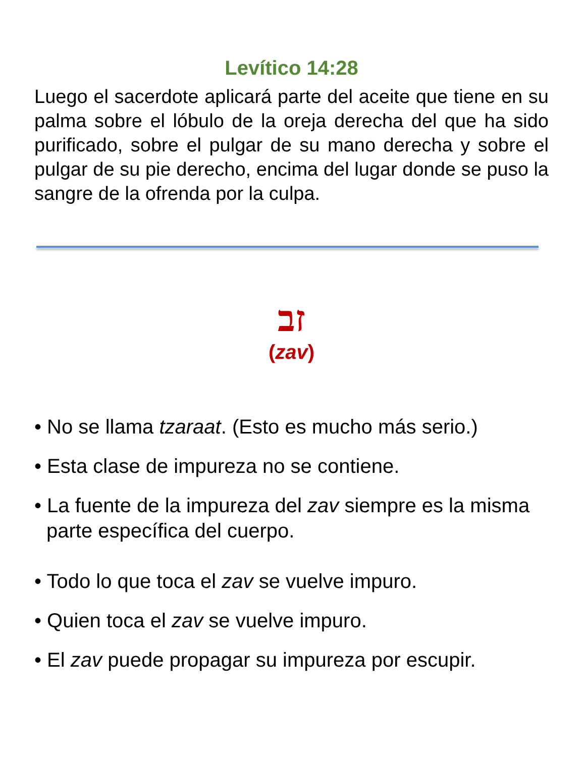Levítico 14:28
Luego el sacerdote aplicará parte del aceite que tiene en su palma sobre el lóbulo de la oreja derecha del que ha sido purificado, sobre el pulgar de su mano derecha y sobre el pulgar de su pie derecho, encima del lugar donde se puso la sangre de la ofrenda por la culpa.
זב
(zav)
• No se llama tzaraat. (Esto es mucho más serio.)
• Esta clase de impureza no se contiene.
• La fuente de la impureza del zav siempre es la misma parte específica del cuerpo.
• Todo lo que toca el zav se vuelve impuro.
• Quien toca el zav se vuelve impuro.
• El zav puede propagar su impureza por escupir.